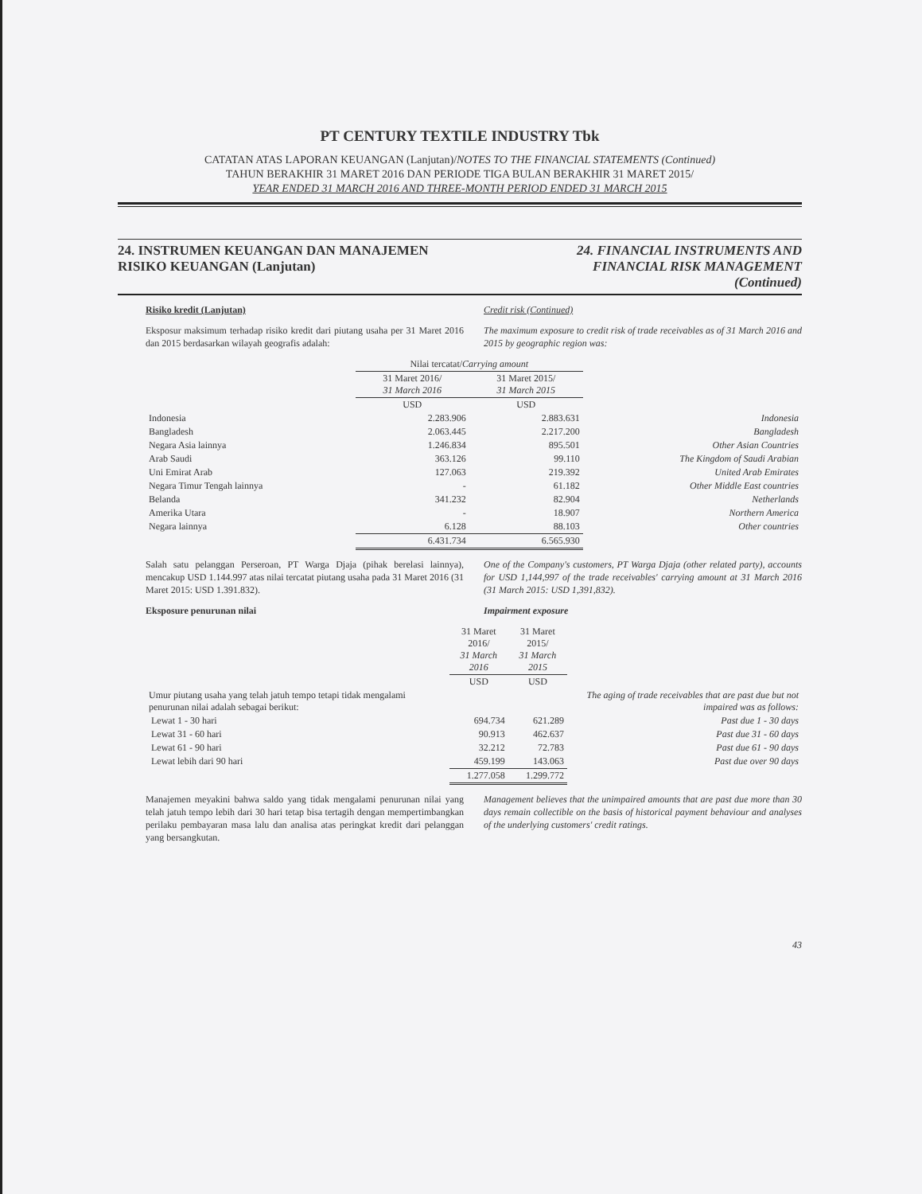PT CENTURY TEXTILE INDUSTRY Tbk
CATATAN ATAS LAPORAN KEUANGAN (Lanjutan)/NOTES TO THE FINANCIAL STATEMENTS (Continued)
TAHUN BERAKHIR 31 MARET 2016 DAN PERIODE TIGA BULAN BERAKHIR 31 MARET 2015/
YEAR ENDED 31 MARCH 2016 AND THREE-MONTH PERIOD ENDED 31 MARCH 2015
24. INSTRUMEN KEUANGAN DAN MANAJEMEN
RISIKO KEUANGAN (Lanjutan)
24. FINANCIAL INSTRUMENTS AND
FINANCIAL RISK MANAGEMENT
(Continued)
Risiko kredit (Lanjutan) Credit risk (Continued)
Eksposur maksimum terhadap risiko kredit dari piutang usaha per 31 Maret 2016 dan 2015 berdasarkan wilayah geografis adalah:
The maximum exposure to credit risk of trade receivables as of 31 March 2016 and 2015 by geographic region was:
| | Nilai tercatat/ Carrying amount | | |
| | 31 Maret 2016/ 31 March 2016 | 31 Maret 2015/ 31 March 2015 | |
| | USD | USD | |
| Indonesia | 2.283.906 | 2.883.631 | Indonesia |
| Bangladesh | 2.063.445 | 2.217.200 | Bangladesh |
| Negara Asia lainnya | 1.246.834 | 895.501 | Other Asian Countries |
| Arab Saudi | 363.126 | 99.110 | The Kingdom of Saudi Arabian |
| Uni Emirat Arab | 127.063 | 219.392 | United Arab Emirates |
| Negara Timur Tengah lainnya | - | 61.182 | Other Middle East countries |
| Belanda | 341.232 | 82.904 | Netherlands |
| Amerika Utara | - | 18.907 | Northern America |
| Negara lainnya | 6.128 | 88.103 | Other countries |
| | 6.431.734 | 6.565.930 | |
Salah satu pelanggan Perseroan, PT Warga Djaja (pihak berelasi lainnya), mencakup USD 1.144.997 atas nilai tercatat piutang usaha pada 31 Maret 2016 (31 Maret 2015: USD 1.391.832).
One of the Company's customers, PT Warga Djaja (other related party), accounts for USD 1,144,997 of the trade receivables' carrying amount at 31 March 2016 (31 March 2015: USD 1,391,832).
Eksposure penurunan nilai Impairment exposure
| | 31 Maret 2016/ 31 March 2016 | 31 Maret 2015/ 31 March 2015 | |
| | USD | USD | |
| Umur piutang usaha yang telah jatuh tempo tetapi tidak mengalami penurunan nilai adalah sebagai berikut: | | | The aging of trade receivables that are past due but not impaired was as follows: |
| Lewat 1 - 30 hari | 694.734 | 621.289 | Past due 1 - 30 days |
| Lewat 31 - 60 hari | 90.913 | 462.637 | Past due 31 - 60 days |
| Lewat 61 - 90 hari | 32.212 | 72.783 | Past due 61 - 90 days |
| Lewat lebih dari 90 hari | 459.199 | 143.063 | Past due over 90 days |
| | 1.277.058 | 1.299.772 | |
Manajemen meyakini bahwa saldo yang tidak mengalami penurunan nilai yang telah jatuh tempo lebih dari 30 hari tetap bisa tertagih dengan mempertimbangkan perilaku pembayaran masa lalu dan analisa atas peringkat kredit dari pelanggan yang bersangkutan.
Management believes that the unimpaired amounts that are past due more than 30 days remain collectible on the basis of historical payment behaviour and analyses of the underlying customers' credit ratings.
43